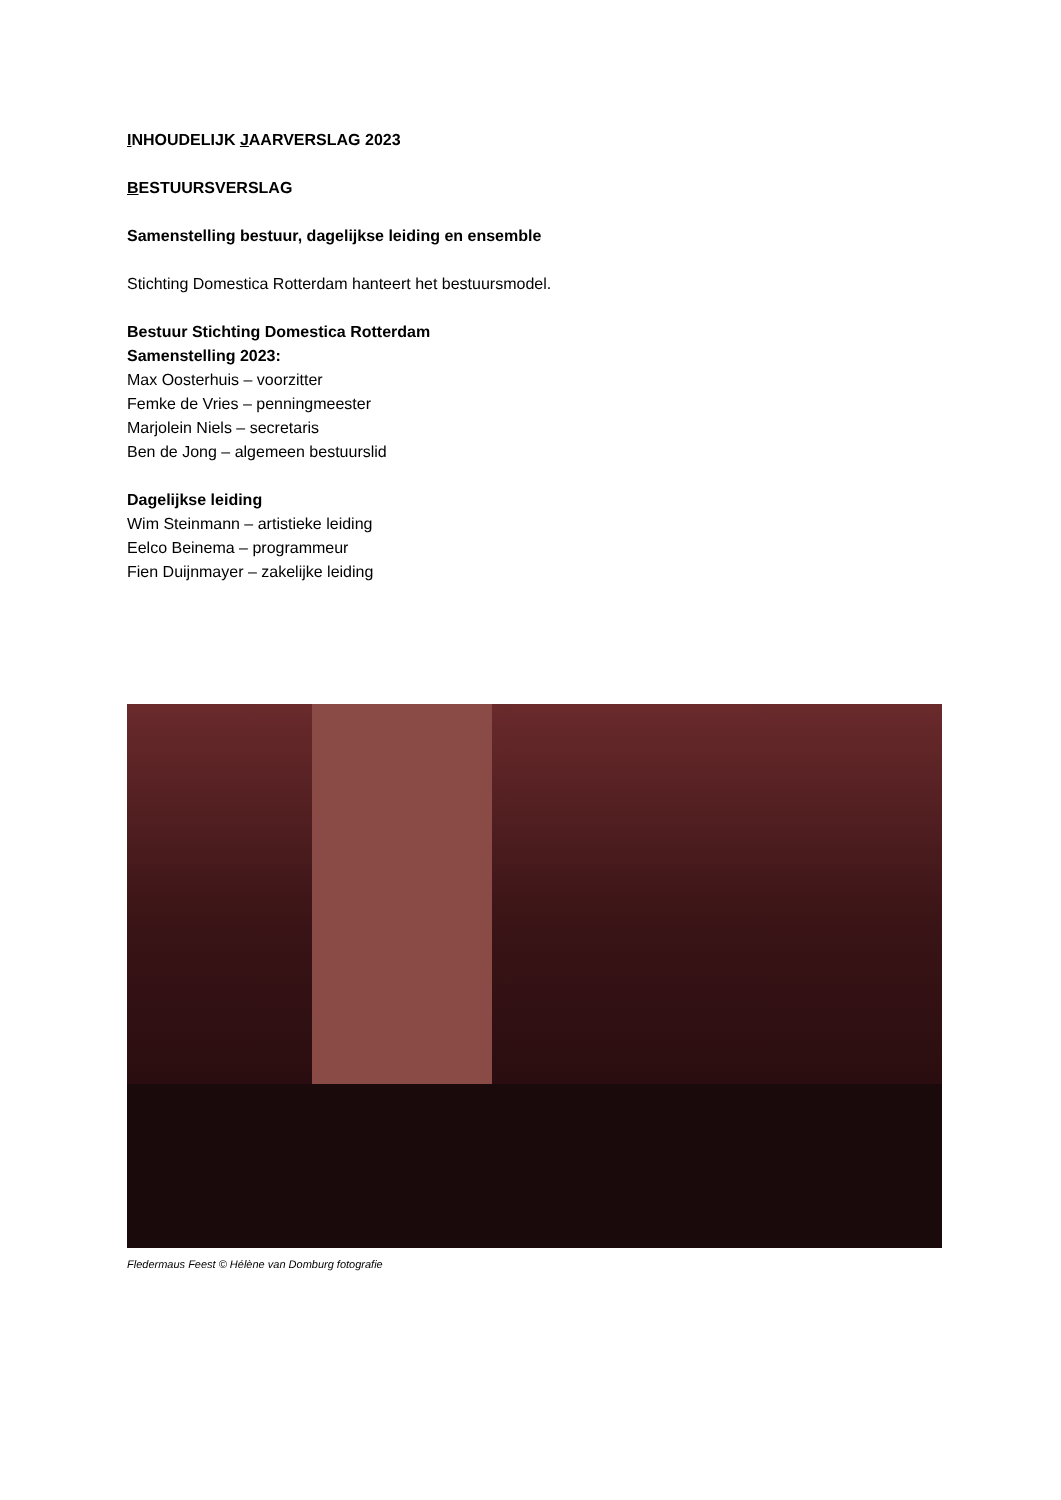INHOUDELIJK JAARVERSLAG 2023
BESTUURSVERSLAG
Samenstelling bestuur, dagelijkse leiding en ensemble
Stichting Domestica Rotterdam hanteert het bestuursmodel.
Bestuur Stichting Domestica Rotterdam
Samenstelling 2023:
Max Oosterhuis – voorzitter
Femke de Vries – penningmeester
Marjolein Niels – secretaris
Ben de Jong – algemeen bestuurslid
Dagelijkse leiding
Wim Steinmann – artistieke leiding
Eelco Beinema – programmeur
Fien Duijnmayer – zakelijke leiding
Fledermaus Feest © Hélène van Domburg fotografie